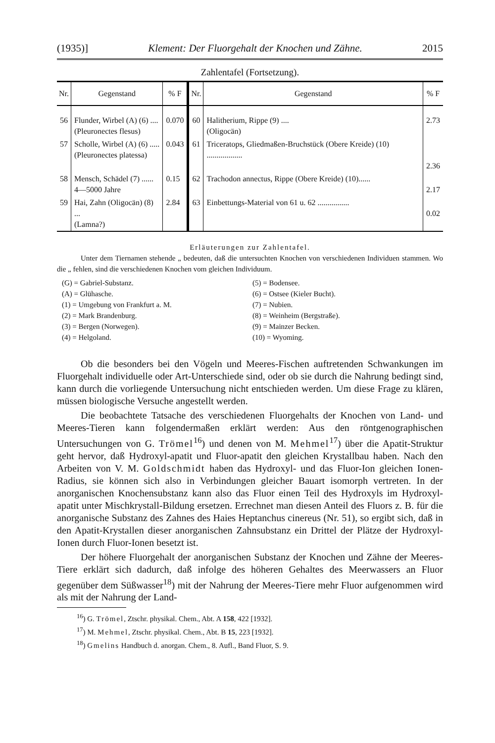(1935)] Klement: Der Fluorgehalt der Knochen und Zähne. 2015
Zahlentafel (Fortsetzung).
| Nr. | Gegenstand | % F | Nr. | Gegenstand | % F |
| --- | --- | --- | --- | --- | --- |
| 56 | Flunder, Wirbel (A) (6) .... (Pleuronectes flesus) | 0.070 | 60 | Halitherium, Rippe (9) .... (Oligocän) | 2.73 |
| 57 | Scholle, Wirbel (A) (6) ..... (Pleuronectes platessa) | 0.043 | 61 | Triceratops, Gliedmaßen-Bruchstück (Obere Kreide) (10) .................. | 2.36 |
| 58 | Mensch, Schädel (7) ...... 4—5000 Jahre | 0.15 | 62 | Trachodon annectus, Rippe (Obere Kreide) (10)...... | 2.17 |
| 59 | Hai, Zahn (Oligocän) (8) ... (Lamna?) | 2.84 | 63 | Einbettungs-Material von 61 u. 62 ................ | 0.02 |
Erläuterungen zur Zahlentafel.
Unter dem Tiernamen stehende „ bedeuten, daß die untersuchten Knochen von verschiedenen Individuen stammen. Wo die „ fehlen, sind die verschiedenen Knochen vom gleichen Individuum.
(G) = Gabriel-Substanz.
(5) = Bodensee.
(A) = Glühasche.
(6) = Ostsee (Kieler Bucht).
(1) = Umgebung von Frankfurt a. M.
(7) = Nubien.
(2) = Mark Brandenburg.
(8) = Weinheim (Bergstraße).
(3) = Bergen (Norwegen).
(9) = Mainzer Becken.
(4) = Helgoland.
(10) = Wyoming.
Ob die besonders bei den Vögeln und Meeres-Fischen auftretenden Schwankungen im Fluorgehalt individuelle oder Art-Unterschiede sind, oder ob sie durch die Nahrung bedingt sind, kann durch die vorliegende Untersuchung nicht entschieden werden. Um diese Frage zu klären, müssen biologische Versuche angestellt werden.
Die beobachtete Tatsache des verschiedenen Fluorgehalts der Knochen von Land- und Meeres-Tieren kann folgendermaßen erklärt werden: Aus den röntgenographischen Untersuchungen von G. Trömel<sup>16</sup>) und denen von M. Mehmel<sup>17</sup>) über die Apatit-Struktur geht hervor, daß Hydroxyl-apatit und Fluor-apatit den gleichen Krystallbau haben. Nach den Arbeiten von V. M. Goldschmidt haben das Hydroxyl- und das Fluor-Ion gleichen Ionen-Radius, sie können sich also in Verbindungen gleicher Bauart isomorph vertreten. In der anorganischen Knochensubstanz kann also das Fluor einen Teil des Hydroxyls im Hydroxyl-apatit unter Mischkrystall-Bildung ersetzen. Errechnet man diesen Anteil des Fluors z. B. für die anorganische Substanz des Zahnes des Haies Heptanchus cinereus (Nr. 51), so ergibt sich, daß in den Apatit-Krystallen dieser anorganischen Zahnsubstanz ein Drittel der Plätze der Hydroxyl-Ionen durch Fluor-Ionen besetzt ist.
Der höhere Fluorgehalt der anorganischen Substanz der Knochen und Zähne der Meeres-Tiere erklärt sich dadurch, daß infolge des höheren Gehaltes des Meerwassers an Fluor gegenüber dem Süßwasser<sup>18</sup>) mit der Nahrung der Meeres-Tiere mehr Fluor aufgenommen wird als mit der Nahrung der Land-
<sup>16</sup>) G. Trömel, Ztschr. physikal. Chem., Abt. A 158, 422 [1932].
<sup>17</sup>) M. Mehmel, Ztschr. physikal. Chem., Abt. B 15, 223 [1932].
<sup>18</sup>) Gmelins Handbuch d. anorgan. Chem., 8. Aufl., Band Fluor, S. 9.